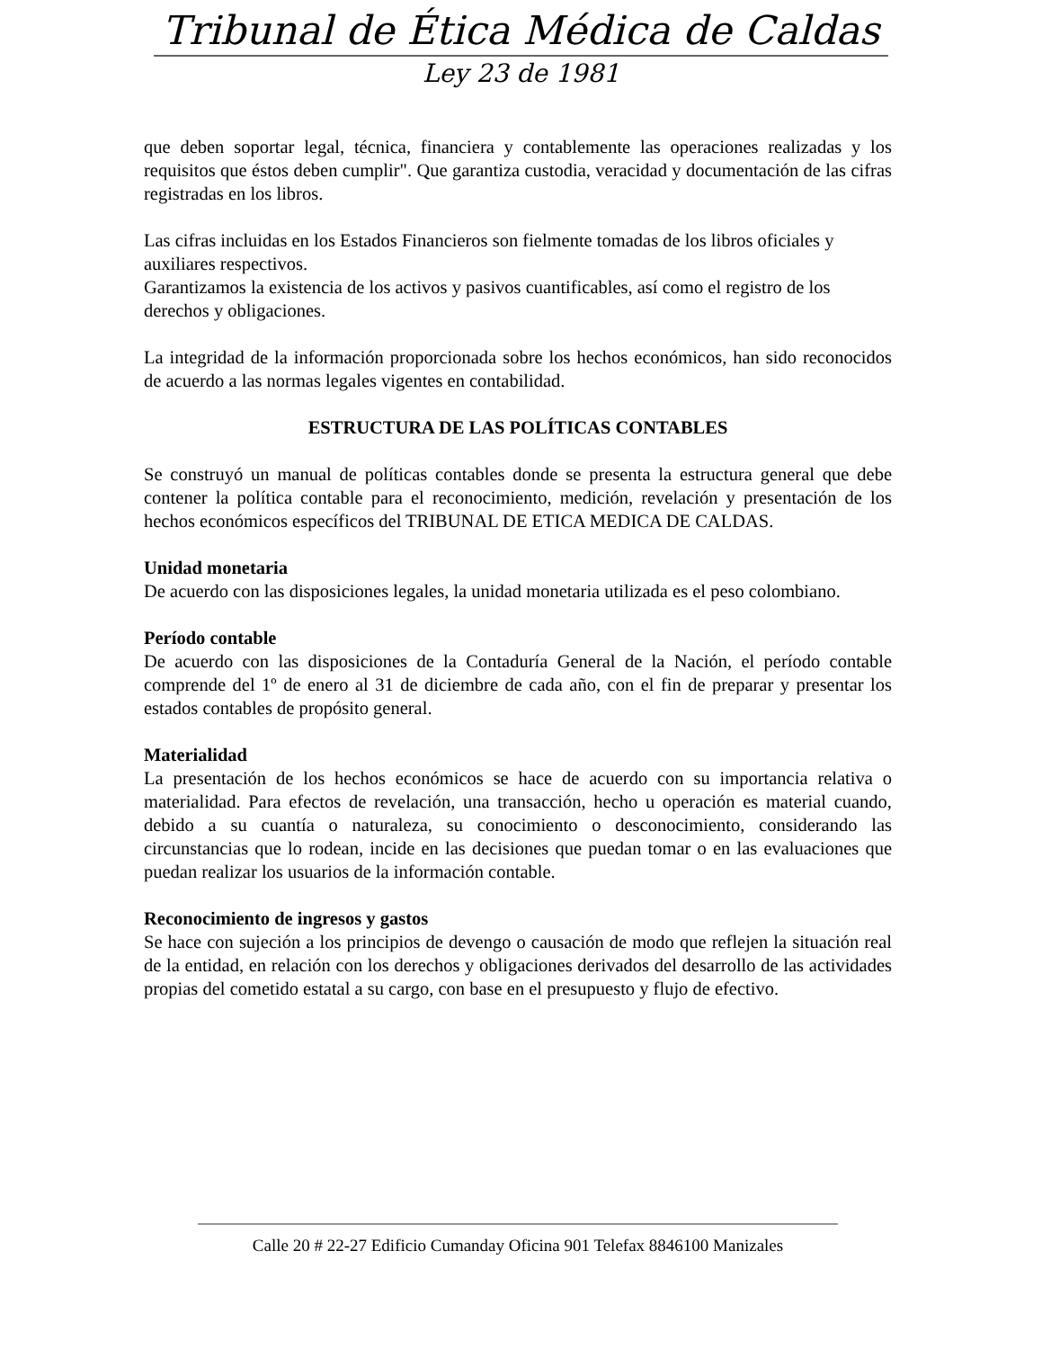Tribunal de Ética Médica de Caldas
Ley 23 de 1981
que deben soportar legal, técnica, financiera y contablemente las operaciones realizadas y los requisitos que éstos deben cumplir". Que garantiza custodia, veracidad y documentación de las cifras registradas en los libros.
Las cifras incluidas en los Estados Financieros son fielmente tomadas de los libros oficiales y auxiliares respectivos.
Garantizamos la existencia de los activos y pasivos cuantificables, así como el registro de los derechos y obligaciones.
La integridad de la información proporcionada sobre los hechos económicos, han sido reconocidos de acuerdo a las normas legales vigentes en contabilidad.
ESTRUCTURA DE LAS POLÍTICAS CONTABLES
Se construyó un manual de políticas contables donde se presenta la estructura general que debe contener la política contable para el reconocimiento, medición, revelación y presentación de los hechos económicos específicos del TRIBUNAL DE ETICA MEDICA DE CALDAS.
Unidad monetaria
De acuerdo con las disposiciones legales, la unidad monetaria utilizada es el peso colombiano.
Período contable
De acuerdo con las disposiciones de la Contaduría General de la Nación, el período contable comprende del 1º de enero al 31 de diciembre de cada año, con el fin de preparar y presentar los estados contables de propósito general.
Materialidad
La presentación de los hechos económicos se hace de acuerdo con su importancia relativa o materialidad. Para efectos de revelación, una transacción, hecho u operación es material cuando, debido a su cuantía o naturaleza, su conocimiento o desconocimiento, considerando las circunstancias que lo rodean, incide en las decisiones que puedan tomar o en las evaluaciones que puedan realizar los usuarios de la información contable.
Reconocimiento de ingresos y gastos
Se hace con sujeción a los principios de devengo o causación de modo que reflejen la situación real de la entidad, en relación con los derechos y obligaciones derivados del desarrollo de las actividades propias del cometido estatal a su cargo, con base en el presupuesto y flujo de efectivo.
Calle 20 # 22-27 Edificio Cumanday Oficina 901 Telefax 8846100 Manizales